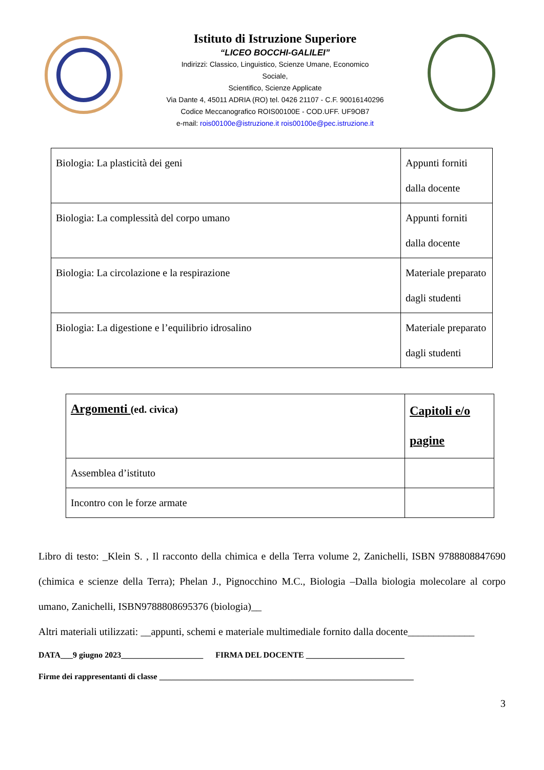Istituto di Istruzione Superiore
“LICEO BOCCHI-GALILEI”
Indirizzi: Classico, Linguistico, Scienze Umane, Economico
Sociale,
Scientifico, Scienze Applicate
Via Dante 4, 45011 ADRIA (RO) tel. 0426 21107 - C.F. 90016140296
Codice Meccanografico ROIS00100E - COD.UFF. UF9OB7
e-mail: rois00100e@istruzione.it rois00100e@pec.istruzione.it
| Biologia: La plasticità dei geni | Appunti forniti dalla docente |
| Biologia: La complessità del corpo umano | Appunti forniti dalla docente |
| Biologia: La circolazione e la respirazione | Materiale preparato dagli studenti |
| Biologia: La digestione e l’equilibrio idrosalino | Materiale preparato dagli studenti |
| Argomenti (ed. civica) | Capitoli e/o pagine |
| Assemblea d’istituto | |
| Incontro con le forze armate | |
Libro di testo: _Klein S. , Il racconto della chimica e della Terra volume 2, Zanichelli, ISBN 9788808847690 (chimica e scienze della Terra); Phelan J., Pignocchino M.C., Biologia –Dalla biologia molecolare al corpo umano, Zanichelli, ISBN9788808695376 (biologia)__
Altri materiali utilizzati: __appunti, schemi e materiale multimediale fornito dalla docente_____________
DATA___9 giugno 2023____________________ FIRMA DEL DOCENTE ________________________
Firme dei rappresentanti di classe ______________________________________________________________
3